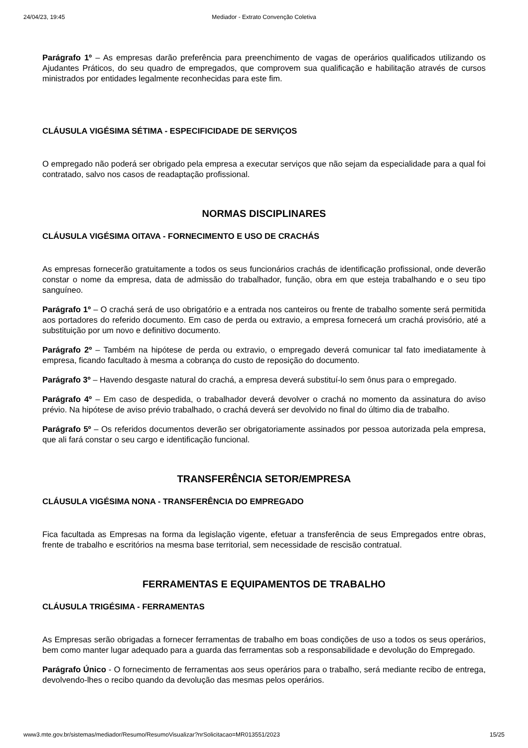24/04/23, 19:45 Mediador - Extrato Convenção Coletiva
Parágrafo 1º – As empresas darão preferência para preenchimento de vagas de operários qualificados utilizando os Ajudantes Práticos, do seu quadro de empregados, que comprovem sua qualificação e habilitação através de cursos ministrados por entidades legalmente reconhecidas para este fim.
CLÁUSULA VIGÉSIMA SÉTIMA - ESPECIFICIDADE DE SERVIÇOS
O empregado não poderá ser obrigado pela empresa a executar serviços que não sejam da especialidade para a qual foi contratado, salvo nos casos de readaptação profissional.
NORMAS DISCIPLINARES
CLÁUSULA VIGÉSIMA OITAVA - FORNECIMENTO E USO DE CRACHÁS
As empresas fornecerão gratuitamente a todos os seus funcionários crachás de identificação profissional, onde deverão constar o nome da empresa, data de admissão do trabalhador, função, obra em que esteja trabalhando e o seu tipo sanguíneo.
Parágrafo 1º – O crachá será de uso obrigatório e a entrada nos canteiros ou frente de trabalho somente será permitida aos portadores do referido documento. Em caso de perda ou extravio, a empresa fornecerá um crachá provisório, até a substituição por um novo e definitivo documento.
Parágrafo 2º – Também na hipótese de perda ou extravio, o empregado deverá comunicar tal fato imediatamente à empresa, ficando facultado à mesma a cobrança do custo de reposição do documento.
Parágrafo 3º – Havendo desgaste natural do crachá, a empresa deverá substituí-lo sem ônus para o empregado.
Parágrafo 4º – Em caso de despedida, o trabalhador deverá devolver o crachá no momento da assinatura do aviso prévio. Na hipótese de aviso prévio trabalhado, o crachá deverá ser devolvido no final do último dia de trabalho.
Parágrafo 5º – Os referidos documentos deverão ser obrigatoriamente assinados por pessoa autorizada pela empresa, que ali fará constar o seu cargo e identificação funcional.
TRANSFERÊNCIA SETOR/EMPRESA
CLÁUSULA VIGÉSIMA NONA - TRANSFERÊNCIA DO EMPREGADO
Fica facultada as Empresas na forma da legislação vigente, efetuar a transferência de seus Empregados entre obras, frente de trabalho e escritórios na mesma base territorial, sem necessidade de rescisão contratual.
FERRAMENTAS E EQUIPAMENTOS DE TRABALHO
CLÁUSULA TRIGÉSIMA - FERRAMENTAS
As Empresas serão obrigadas a fornecer ferramentas de trabalho em boas condições de uso a todos os seus operários, bem como manter lugar adequado para a guarda das ferramentas sob a responsabilidade e devolução do Empregado.
Parágrafo Único - O fornecimento de ferramentas aos seus operários para o trabalho, será mediante recibo de entrega, devolvendo-lhes o recibo quando da devolução das mesmas pelos operários.
www3.mte.gov.br/sistemas/mediador/Resumo/ResumoVisualizar?nrSolicitacao=MR013551/2023 15/25